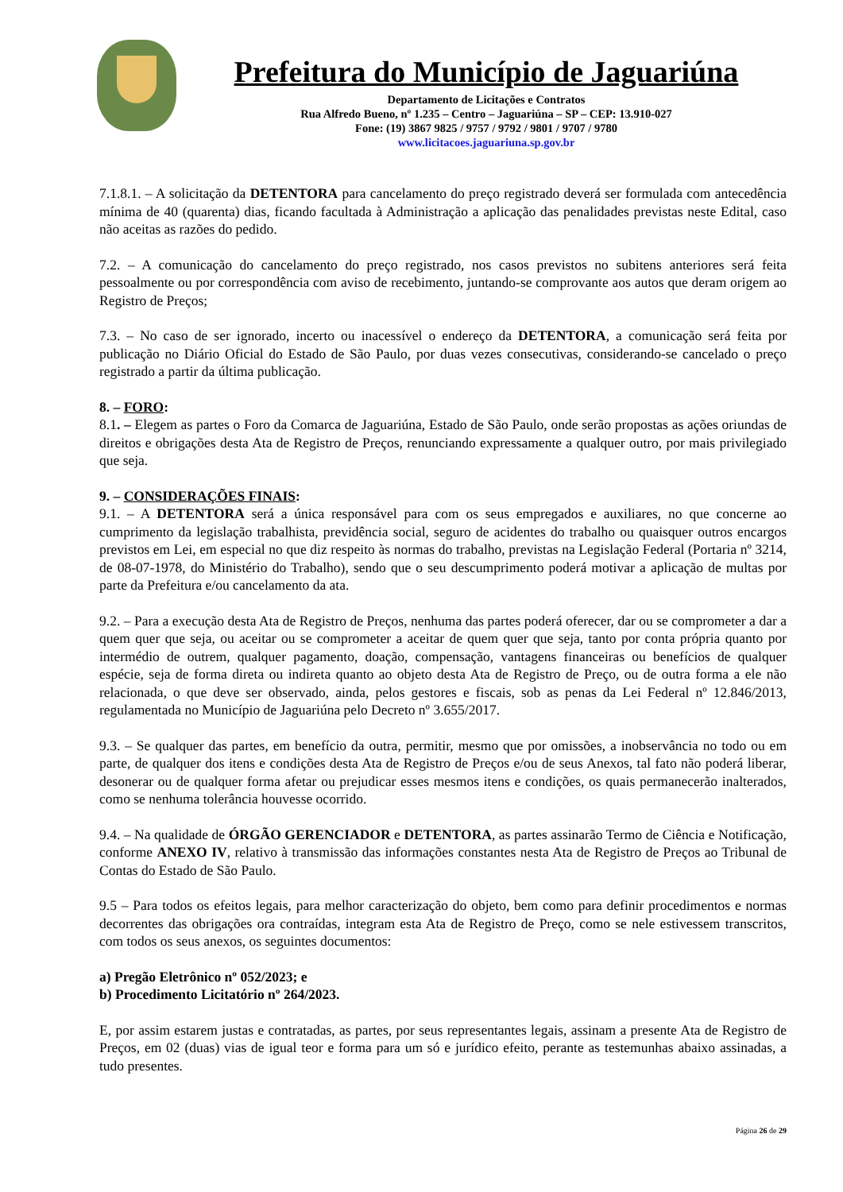Prefeitura do Município de Jaguariúna
Departamento de Licitações e Contratos
Rua Alfredo Bueno, nº 1.235 – Centro – Jaguariúna – SP – CEP: 13.910-027
Fone: (19) 3867 9825 / 9757 / 9792 / 9801 / 9707 / 9780
www.licitacoes.jaguariuna.sp.gov.br
7.1.8.1. – A solicitação da DETENTORA para cancelamento do preço registrado deverá ser formulada com antecedência mínima de 40 (quarenta) dias, ficando facultada à Administração a aplicação das penalidades previstas neste Edital, caso não aceitas as razões do pedido.
7.2. – A comunicação do cancelamento do preço registrado, nos casos previstos no subitens anteriores será feita pessoalmente ou por correspondência com aviso de recebimento, juntando-se comprovante aos autos que deram origem ao Registro de Preços;
7.3. – No caso de ser ignorado, incerto ou inacessível o endereço da DETENTORA, a comunicação será feita por publicação no Diário Oficial do Estado de São Paulo, por duas vezes consecutivas, considerando-se cancelado o preço registrado a partir da última publicação.
8. – FORO:
8.1. – Elegem as partes o Foro da Comarca de Jaguariúna, Estado de São Paulo, onde serão propostas as ações oriundas de direitos e obrigações desta Ata de Registro de Preços, renunciando expressamente a qualquer outro, por mais privilegiado que seja.
9. – CONSIDERAÇÕES FINAIS:
9.1. – A DETENTORA será a única responsável para com os seus empregados e auxiliares, no que concerne ao cumprimento da legislação trabalhista, previdência social, seguro de acidentes do trabalho ou quaisquer outros encargos previstos em Lei, em especial no que diz respeito às normas do trabalho, previstas na Legislação Federal (Portaria nº 3214, de 08-07-1978, do Ministério do Trabalho), sendo que o seu descumprimento poderá motivar a aplicação de multas por parte da Prefeitura e/ou cancelamento da ata.
9.2. – Para a execução desta Ata de Registro de Preços, nenhuma das partes poderá oferecer, dar ou se comprometer a dar a quem quer que seja, ou aceitar ou se comprometer a aceitar de quem quer que seja, tanto por conta própria quanto por intermédio de outrem, qualquer pagamento, doação, compensação, vantagens financeiras ou benefícios de qualquer espécie, seja de forma direta ou indireta quanto ao objeto desta Ata de Registro de Preço, ou de outra forma a ele não relacionada, o que deve ser observado, ainda, pelos gestores e fiscais, sob as penas da Lei Federal nº 12.846/2013, regulamentada no Município de Jaguariúna pelo Decreto nº 3.655/2017.
9.3. – Se qualquer das partes, em benefício da outra, permitir, mesmo que por omissões, a inobservância no todo ou em parte, de qualquer dos itens e condições desta Ata de Registro de Preços e/ou de seus Anexos, tal fato não poderá liberar, desonerar ou de qualquer forma afetar ou prejudicar esses mesmos itens e condições, os quais permanecerão inalterados, como se nenhuma tolerância houvesse ocorrido.
9.4. – Na qualidade de ÓRGÃO GERENCIADOR e DETENTORA, as partes assinarão Termo de Ciência e Notificação, conforme ANEXO IV, relativo à transmissão das informações constantes nesta Ata de Registro de Preços ao Tribunal de Contas do Estado de São Paulo.
9.5 – Para todos os efeitos legais, para melhor caracterização do objeto, bem como para definir procedimentos e normas decorrentes das obrigações ora contraídas, integram esta Ata de Registro de Preço, como se nele estivessem transcritos, com todos os seus anexos, os seguintes documentos:
a) Pregão Eletrônico nº 052/2023; e
b) Procedimento Licitatório nº 264/2023.
E, por assim estarem justas e contratadas, as partes, por seus representantes legais, assinam a presente Ata de Registro de Preços, em 02 (duas) vias de igual teor e forma para um só e jurídico efeito, perante as testemunhas abaixo assinadas, a tudo presentes.
Página 26 de 29